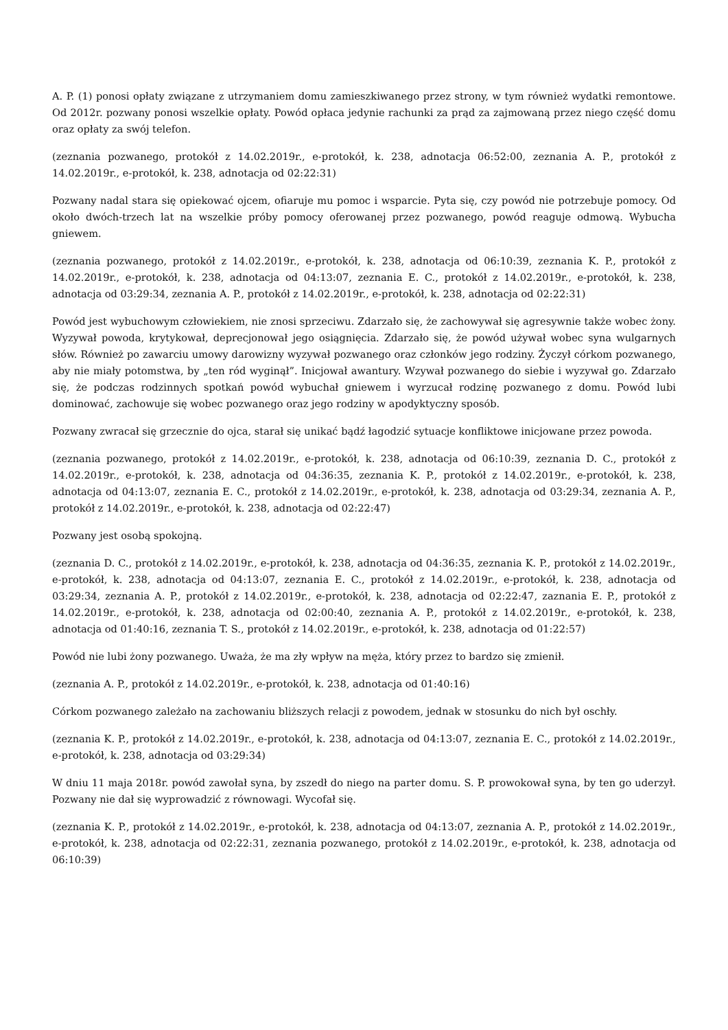A. P. (1) ponosi opłaty związane z utrzymaniem domu zamieszkiwanego przez strony, w tym również wydatki remontowe. Od 2012r. pozwany ponosi wszelkie opłaty. Powód opłaca jedynie rachunki za prąd za zajmowaną przez niego część domu oraz opłaty za swój telefon.
(zeznania pozwanego, protokół z 14.02.2019r., e-protokół, k. 238, adnotacja 06:52:00, zeznania A. P., protokół z 14.02.2019r., e-protokół, k. 238, adnotacja od 02:22:31)
Pozwany nadal stara się opiekować ojcem, ofiaruje mu pomoc i wsparcie. Pyta się, czy powód nie potrzebuje pomocy. Od około dwóch-trzech lat na wszelkie próby pomocy oferowanej przez pozwanego, powód reaguje odmową. Wybucha gniewem.
(zeznania pozwanego, protokół z 14.02.2019r., e-protokół, k. 238, adnotacja od 06:10:39, zeznania K. P., protokół z 14.02.2019r., e-protokół, k. 238, adnotacja od 04:13:07, zeznania E. C., protokół z 14.02.2019r., e-protokół, k. 238, adnotacja od 03:29:34, zeznania A. P., protokół z 14.02.2019r., e-protokół, k. 238, adnotacja od 02:22:31)
Powód jest wybuchowym człowiekiem, nie znosi sprzeciwu. Zdarzało się, że zachowywał się agresywnie także wobec żony. Wyzywał powoda, krytykował, deprecjonował jego osiągnięcia. Zdarzało się, że powód używał wobec syna wulgarnych słów. Również po zawarciu umowy darowizny wyzywał pozwanego oraz członków jego rodziny. Życzył córkom pozwanego, aby nie miały potomstwa, by „ten ród wyginął”. Inicjował awantury. Wzywał pozwanego do siebie i wyzywał go. Zdarzało się, że podczas rodzinnych spotkań powód wybuchał gniewem i wyrzucał rodzinę pozwanego z domu. Powód lubi dominować, zachowuje się wobec pozwanego oraz jego rodziny w apodyktyczny sposób.
Pozwany zwracał się grzecznie do ojca, starał się unikać bądź łagodzić sytuacje konfliktowe inicjowane przez powoda.
(zeznania pozwanego, protokół z 14.02.2019r., e-protokół, k. 238, adnotacja od 06:10:39, zeznania D. C., protokół z 14.02.2019r., e-protokół, k. 238, adnotacja od 04:36:35, zeznania K. P., protokół z 14.02.2019r., e-protokół, k. 238, adnotacja od 04:13:07, zeznania E. C., protokół z 14.02.2019r., e-protokół, k. 238, adnotacja od 03:29:34, zeznania A. P., protokół z 14.02.2019r., e-protokół, k. 238, adnotacja od 02:22:47)
Pozwany jest osobą spokojną.
(zeznania D. C., protokół z 14.02.2019r., e-protokół, k. 238, adnotacja od 04:36:35, zeznania K. P., protokół z 14.02.2019r., e-protokół, k. 238, adnotacja od 04:13:07, zeznania E. C., protokół z 14.02.2019r., e-protokół, k. 238, adnotacja od 03:29:34, zeznania A. P., protokół z 14.02.2019r., e-protokół, k. 238, adnotacja od 02:22:47, zaznania E. P., protokół z 14.02.2019r., e-protokół, k. 238, adnotacja od 02:00:40, zeznania A. P., protokół z 14.02.2019r., e-protokół, k. 238, adnotacja od 01:40:16, zeznania T. S., protokół z 14.02.2019r., e-protokół, k. 238, adnotacja od 01:22:57)
Powód nie lubi żony pozwanego. Uważa, że ma zły wpływ na męża, który przez to bardzo się zmienił.
(zeznania A. P., protokół z 14.02.2019r., e-protokół, k. 238, adnotacja od 01:40:16)
Córkom pozwanego zależało na zachowaniu bliższych relacji z powodem, jednak w stosunku do nich był oschły.
(zeznania K. P., protokół z 14.02.2019r., e-protokół, k. 238, adnotacja od 04:13:07, zeznania E. C., protokół z 14.02.2019r., e-protokół, k. 238, adnotacja od 03:29:34)
W dniu 11 maja 2018r. powód zawołał syna, by zszedł do niego na parter domu. S. P. prowokował syna, by ten go uderzył. Pozwany nie dał się wyprowadzić z równowagi. Wycofał się.
(zeznania K. P., protokół z 14.02.2019r., e-protokół, k. 238, adnotacja od 04:13:07, zeznania A. P., protokół z 14.02.2019r., e-protokół, k. 238, adnotacja od 02:22:31, zeznania pozwanego, protokół z 14.02.2019r., e-protokół, k. 238, adnotacja od 06:10:39)